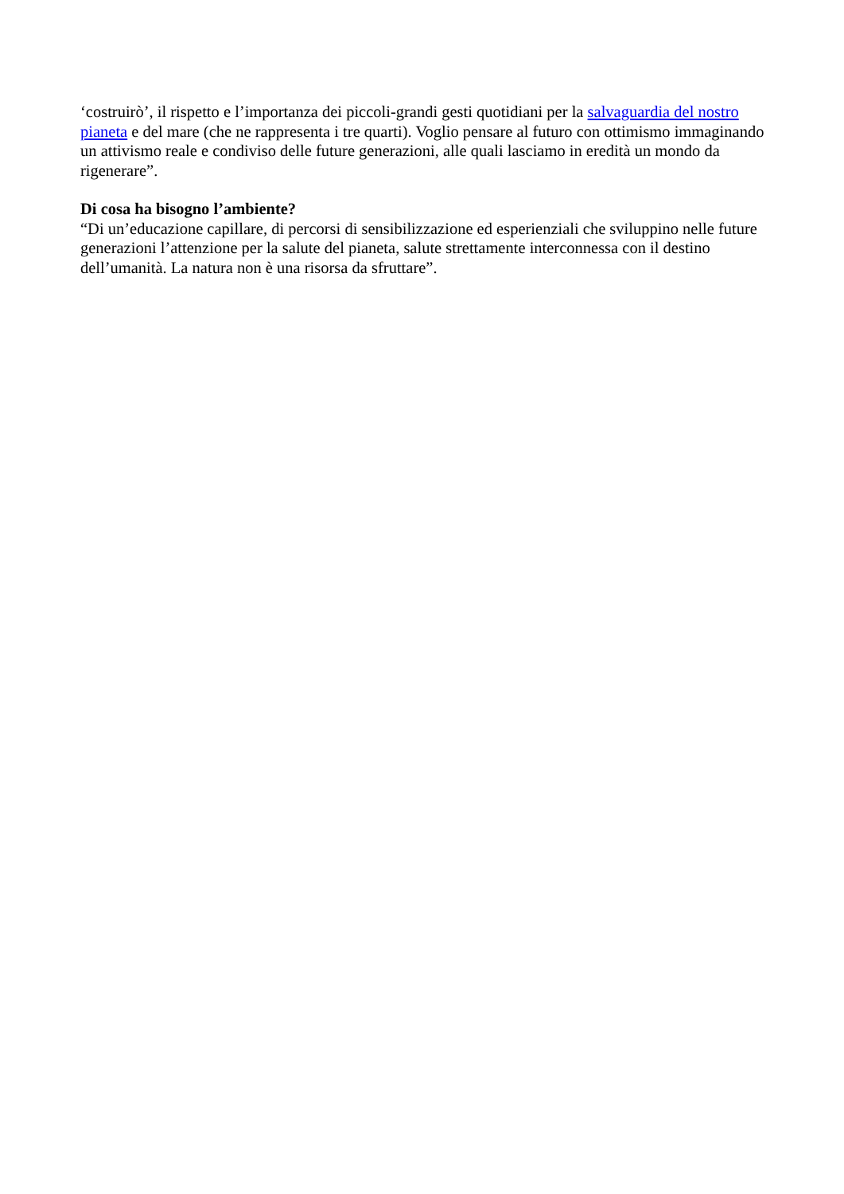‘costruirò’, il rispetto e l’importanza dei piccoli-grandi gesti quotidiani per la salvaguardia del nostro pianeta e del mare (che ne rappresenta i tre quarti). Voglio pensare al futuro con ottimismo immaginando un attivismo reale e condiviso delle future generazioni, alle quali lasciamo in eredità un mondo da rigenerare”.
Di cosa ha bisogno l’ambiente?
“Di un’educazione capillare, di percorsi di sensibilizzazione ed esperienziali che sviluppino nelle future generazioni l’attenzione per la salute del pianeta, salute strettamente interconnessa con il destino dell’umanità. La natura non è una risorsa da sfruttare”.